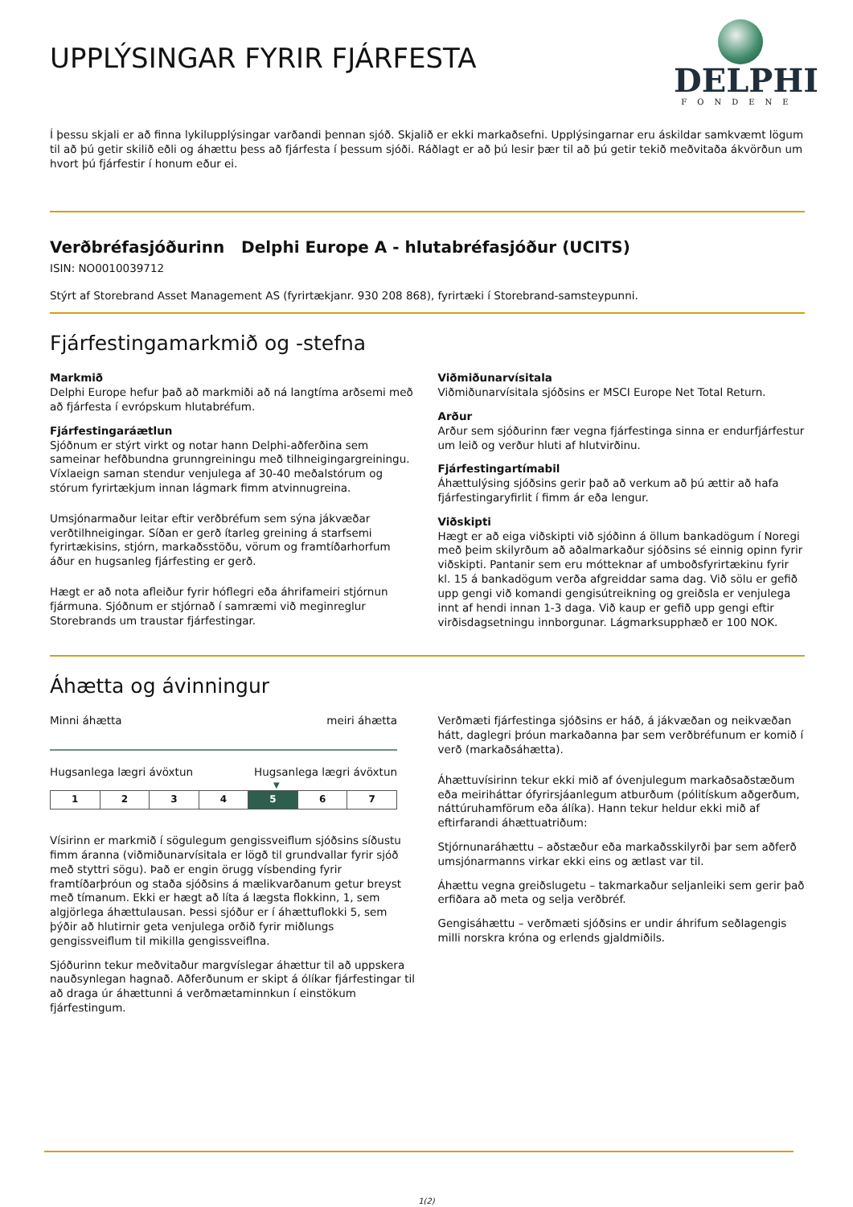DELPHI
FONDENE
UPPLÝSINGAR FYRIR FJÁRFESTA
Í þessu skjali er að finna lykilupplýsingar varðandi þennan sjóð. Skjalið er ekki markaðsefni. Upplýsingarnar eru áskildar samkvæmt lögum til að þú getir skilið eðli og áhættu þess að fjárfesta í þessum sjóði. Ráðlagt er að þú lesir þær til að þú getir tekið meðvitaða ákvörðun um hvort þú fjárfestir í honum eður ei.
Verðbréfasjóðurinn Delphi Europe A - hlutabréfasjóður (UCITS)
ISIN: NO0010039712
Stýrt af Storebrand Asset Management AS (fyrirtækjanr. 930 208 868), fyrirtæki í Storebrand-samsteypunni.
Fjárfestingamarkmið og -stefna
Markmið
Delphi Europe hefur það að markmiði að ná langtíma arðsemi með að fjárfesta í evrópskum hlutabréfum.
Fjárfestingaráætlun
Sjóðnum er stýrt virkt og notar hann Delphi-aðferðina sem sameinar hefðbundna grunngreiningu með tilhneigingargreiningu. Víxlaeign saman stendur venjulega af 30-40 meðalstórum og stórum fyrirtækjum innan lágmark fimm atvinnugreina.
Umsjónarmaður leitar eftir verðbréfum sem sýna jákvæðar verðtilhneigingar. Síðan er gerð ítarleg greining á starfsemi fyrirtækisins, stjórn, markaðsstöðu, vörum og framtíðarhorfum áður en hugsanleg fjárfesting er gerð.
Hægt er að nota afleiður fyrir hóflegri eða áhrifameiri stjórnun fjármuna. Sjóðnum er stjórnað í samræmi við meginreglur Storebrands um traustar fjárfestingar.
Viðmiðunarvísitala
Viðmiðunarvísitala sjóðsins er MSCI Europe Net Total Return.
Arður
Arður sem sjóðurinn fær vegna fjárfestinga sinna er endurfjárfestur um leið og verður hluti af hlutvirðinu.
Fjárfestingartímabil
Áhættulýsing sjóðsins gerir það að verkum að þú ættir að hafa fjárfestingaryfirlit í fimm ár eða lengur.
Viðskipti
Hægt er að eiga viðskipti við sjóðinn á öllum bankadögum í Noregi með þeim skilyrðum að aðalmarkaður sjóðsins sé einnig opinn fyrir viðskipti. Pantanir sem eru mótteknar af umboðsfyrirtækinu fyrir kl. 15 á bankadögum verða afgreiddar sama dag. Við sölu er gefið upp gengi við komandi gengisútreikning og greiðsla er venjulega innt af hendi innan 1-3 daga. Við kaup er gefið upp gengi eftir virðisdagsetningu innborgunar. Lágmarksupphæð er 100 NOK.
Áhætta og ávinningur
Minni áhætta meiri áhætta
Hugsanlega lægri ávöxtun Hugsanlega lægri ávöxtun
▼
| 1 | 2 | 3 | 4 | 5 | 6 | 7 |
Vísirinn er markmið í sögulegum gengissveiflum sjóðsins síðustu fimm áranna (viðmiðunarvísitala er lögð til grundvallar fyrir sjóð með styttri sögu). Það er engin örugg vísbending fyrir framtíðarþróun og staða sjóðsins á mælikvarðanum getur breyst með tímanum. Ekki er hægt að líta á lægsta flokkinn, 1, sem algjörlega áhættulausan. Þessi sjóður er í áhættuflokki 5, sem þýðir að hlutirnir geta venjulega orðið fyrir miðlungs gengissveiflum til mikilla gengissveiflna.
Sjóðurinn tekur meðvitaður margvíslegar áhættur til að uppskera nauðsynlegan hagnað. Aðferðunum er skipt á ólíkar fjárfestingar til að draga úr áhættunni á verðmætaminnkun í einstökum fjárfestingum.
Verðmæti fjárfestinga sjóðsins er háð, á jákvæðan og neikvæðan hátt, daglegri þróun markaðanna þar sem verðbréfunum er komið í verð (markaðsáhætta).
Áhættuvísirinn tekur ekki mið af óvenjulegum markaðsaðstæðum eða meiriháttar ófyrirsjáanlegum atburðum (pólitískum aðgerðum, náttúruhamförum eða álíka). Hann tekur heldur ekki mið af eftirfarandi áhættuatriðum:
Stjórnunaráhættu – aðstæður eða markaðsskilyrði þar sem aðferð umsjónarmanns virkar ekki eins og ætlast var til.
Áhættu vegna greiðslugetu – takmarkaður seljanleiki sem gerir það erfiðara að meta og selja verðbréf.
Gengisáhættu – verðmæti sjóðsins er undir áhrifum seðlagengis milli norskra króna og erlends gjaldmiðils.
1(2)